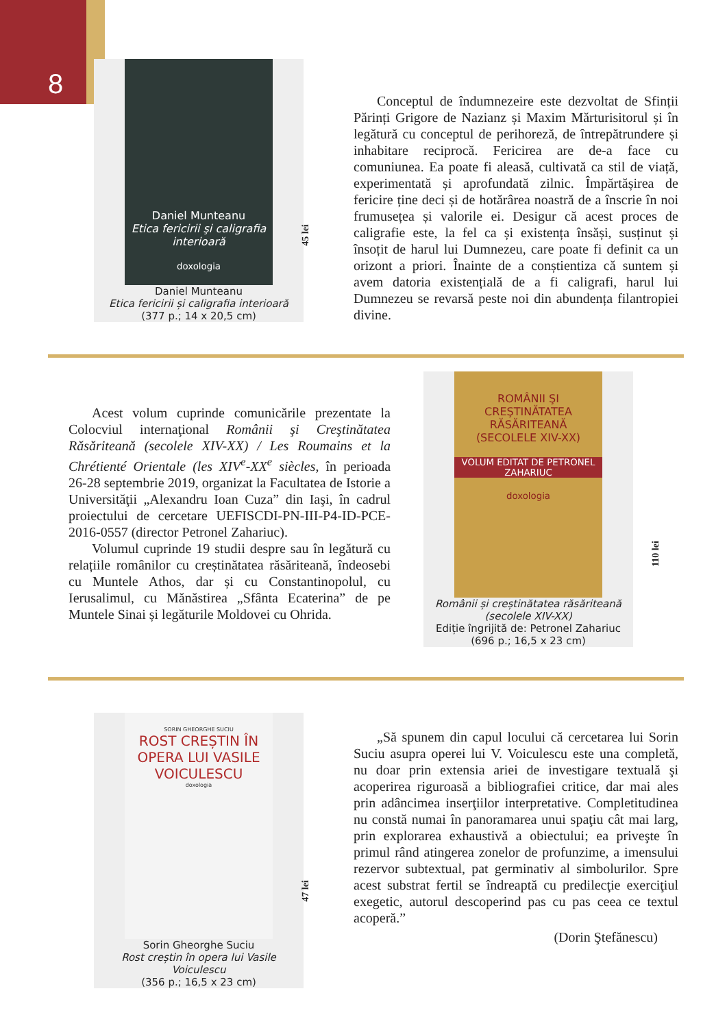8
Daniel Munteanu
Etica fericirii şi caligrafia interioară
doxologia
Daniel Munteanu
Etica fericirii și caligrafia interioară
(377 p.; 14 x 20,5 cm)
45 lei
Conceptul de îndumnezeire este dezvoltat de Sfinții Părinți Grigore de Nazianz și Maxim Mărturisitorul și în legătură cu conceptul de perihoreză, de întrepătrundere și inhabitare reciprocă. Fericirea are de-a face cu comuniunea. Ea poate fi aleasă, cultivată ca stil de viață, experimentată și aprofundată zilnic. Împărtășirea de fericire ține deci și de hotărârea noastră de a înscrie în noi frumusețea și valorile ei. Desigur că acest proces de caligrafie este, la fel ca și existența însăși, susținut și însoțit de harul lui Dumnezeu, care poate fi definit ca un orizont a priori. Înainte de a conștientiza că suntem și avem datoria existențială de a fi caligrafi, harul lui Dumnezeu se revarsă peste noi din abundența filantropiei divine.
Acest volum cuprinde comunicările prezentate la Colocviul internaţional Românii şi Creştinătatea Răsăriteană (secolele XIV-XX) / Les Roumains et la Chrétienté Orientale (les XIV<sup>e</sup>-XX<sup>e</sup> siècles, în perioada 26-28 septembrie 2019, organizat la Facultatea de Istorie a Universităţii „Alexandru Ioan Cuza” din Iaşi, în cadrul proiectului de cercetare UEFISCDI-PN-III-P4-ID-PCE-2016-0557 (director Petronel Zahariuc).
Volumul cuprinde 19 studii despre sau în legătură cu relațiile românilor cu creștinătatea răsăriteană, îndeosebi cu Muntele Athos, dar și cu Constantinopolul, cu Ierusalimul, cu Mănăstirea „Sfânta Ecaterina” de pe Muntele Sinai și legăturile Moldovei cu Ohrida.
ROMÂNII ŞI CREŞTINĂTATEA RĂSĂRITEANĂ
(SECOLELE XIV-XX)
VOLUM EDITAT DE PETRONEL ZAHARIUC
doxologia
Românii și creștinătatea răsăriteană
(secolele XIV-XX)
Ediție îngrijită de: Petronel Zahariuc
(696 p.; 16,5 x 23 cm)
110 lei
SORIN GHEORGHE SUCIU
ROST CREȘTIN ÎN OPERA LUI VASILE VOICULESCU
doxologia
Sorin Gheorghe Suciu
Rost creștin în opera lui Vasile Voiculescu
(356 p.; 16,5 x 23 cm)
47 lei
„Să spunem din capul locului că cercetarea lui Sorin Suciu asupra operei lui V. Voiculescu este una completă, nu doar prin extensia ariei de investigare textuală şi acoperirea riguroasă a bibliografiei critice, dar mai ales prin adâncimea inserţiilor interpretative. Completitudinea nu constă numai în panoramarea unui spaţiu cât mai larg, prin explorarea exhaustivă a obiectului; ea priveşte în primul rând atingerea zonelor de profunzime, a imensului rezervor subtextual, pat germinativ al simbolurilor. Spre acest substrat fertil se îndreaptă cu predilecţie exerciţiul exegetic, autorul descoperind pas cu pas ceea ce textul acoperă.”
(Dorin Ştefănescu)